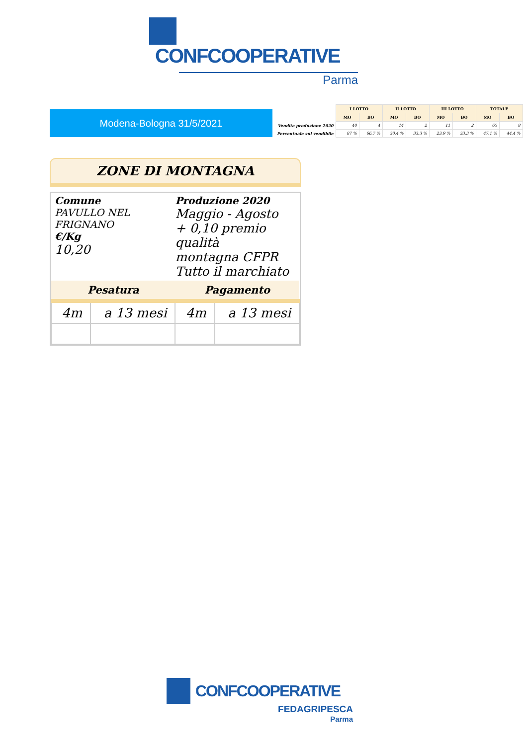CONFCOOPERATIVE
Parma
Modena-Bologna 31/5/2021
| | I LOTTO | | II LOTTO | | III LOTTO | | TOTALE | |
| | MO | BO | MO | BO | MO | BO | MO | BO |
| Vendite produzione 2020 | 40 | 4 | 14 | 2 | 11 | 2 | 65 | 8 |
| Percentuale sul vendibile | 87 % | 66,7 % | 30,4 % | 33,3 % | 23,9 % | 33,3 % | 47,1 % | 44,4 % |
ZONE DI MONTAGNA
Comune
PAVULLO NEL
FRIGNANO
€/Kg
10,20
Produzione 2020
Maggio - Agosto
+ 0,10 premio qualità
montagna CFPR
Tutto il marchiato
| Pesatura | | Pagamento | |
| --- | --- | --- | --- |
| 4m | a 13 mesi | 4m | a 13 mesi |
CONFCOOPERATIVE
FEDAGRIPESCA
Parma